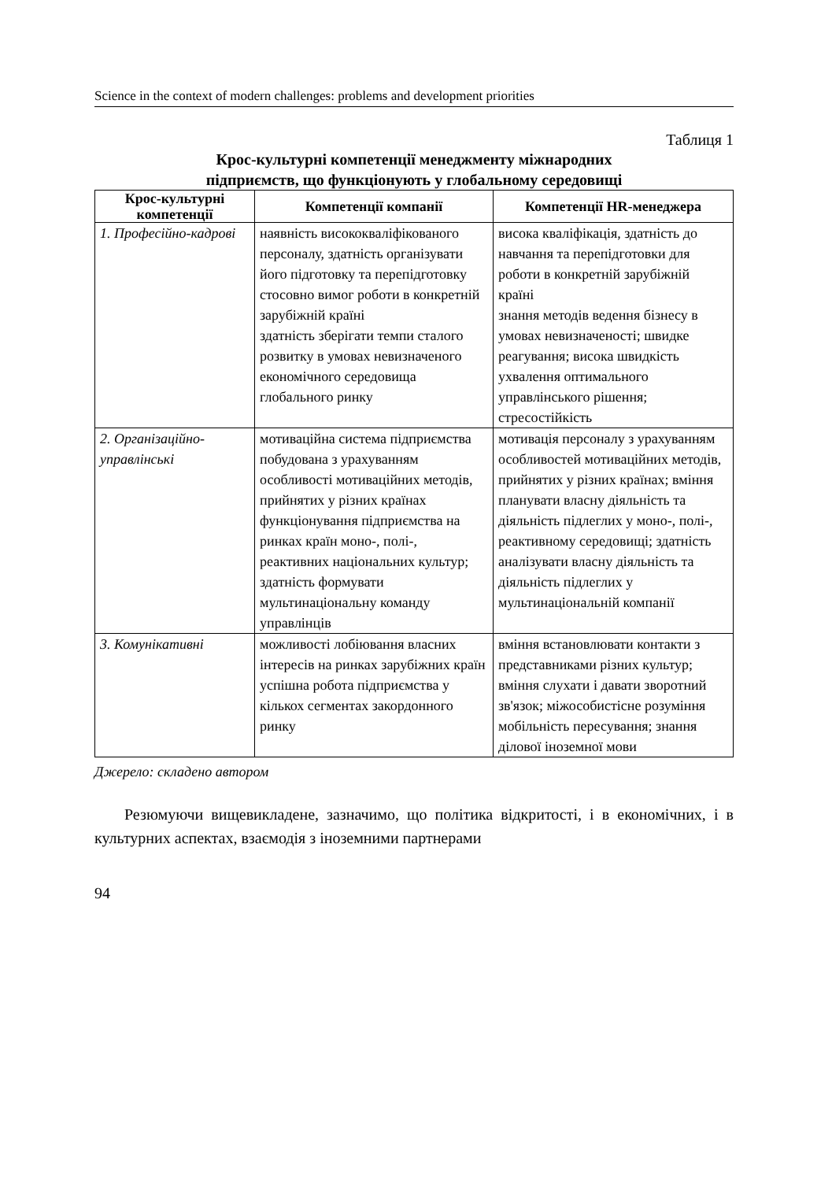Science in the context of modern challenges: problems and development priorities
Таблиця 1
Крос-культурні компетенції менеджменту міжнародних
підприємств, що функціонують у глобальному середовищі
| Крос-культурні компетенції | Компетенції компанії | Компетенції HR-менеджера |
| --- | --- | --- |
| 1. Професійно-кадрові | наявність висококваліфікованого персоналу, здатність організувати його підготовку та перепідготовку стосовно вимог роботи в конкретній зарубіжній країні здатність зберігати темпи сталого розвитку в умовах невизначеного економічного середовища глобального ринку | висока кваліфікація, здатність до навчання та перепідготовки для роботи в конкретній зарубіжній країні знання методів ведення бізнесу в умовах невизначеності; швидке реагування; висока швидкість ухвалення оптимального управлінського рішення; стресостійкість |
| 2. Організаційно-управлінські | мотиваційна система підприємства побудована з урахуванням особливості мотиваційних методів, прийнятих у різних країнах функціонування підприємства на ринках країн моно-, полі-, реактивних національних культур; здатність формувати мультинаціональну команду управлінців | мотивація персоналу з урахуванням особливостей мотиваційних методів, прийнятих у різних країнах; вміння планувати власну діяльність та діяльність підлеглих у моно-, полі-, реактивному середовищі; здатність аналізувати власну діяльність та діяльність підлеглих у мультинаціональній компанії |
| 3. Комунікативні | можливості лобіювання власних інтересів на ринках зарубіжних країн успішна робота підприємства у кількох сегментах закордонного ринку | вміння встановлювати контакти з представниками різних культур; вміння слухати і давати зворотний зв'язок; міжособистісне розуміння мобільність пересування; знання ділової іноземної мови |
Джерело: складено автором
Резюмуючи вищевикладене, зазначимо, що політика відкритості, і в економічних, і в культурних аспектах, взаємодія з іноземними партнерами
94